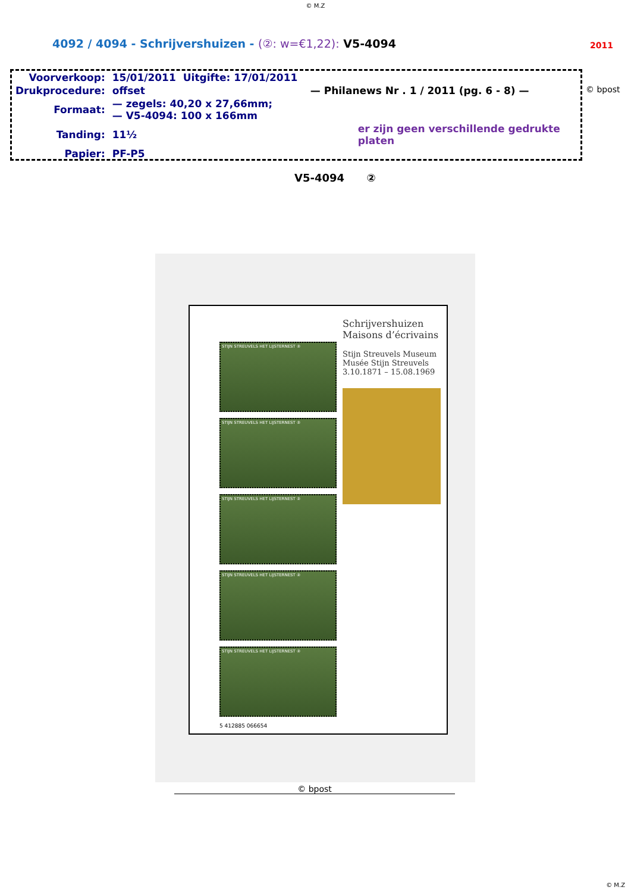© M.Z
4092 / 4094 - Schrijvershuizen - (②: w=€1,22): V5-4094
2011
| Voorverkoop: | 15/01/2011 | Uitgifte: 17/01/2011 |
| Drukprocedure: | offset | — Philanews Nr . 1 / 2011 (pg. 6 - 8) — |
| Formaat: | — zegels: 40,20 x 27,66mm; — V5-4094: 100 x 166mm | |
| Tanding: | 11½ | er zijn geen verschillende gedrukte platen |
| Papier: | PF-P5 | |
© bpost
V5-4094 ②
STIJN STREUVELS HET LIJSTERNEST ②
STIJN STREUVELS HET LIJSTERNEST ②
STIJN STREUVELS HET LIJSTERNEST ②
STIJN STREUVELS HET LIJSTERNEST ②
STIJN STREUVELS HET LIJSTERNEST ②
5 412885 066654
Schrijvershuizen
Maisons d’écrivains
Stijn Streuvels Museum
Musée Stijn Streuvels
3.10.1871 – 15.08.1969
© bpost
© M.Z